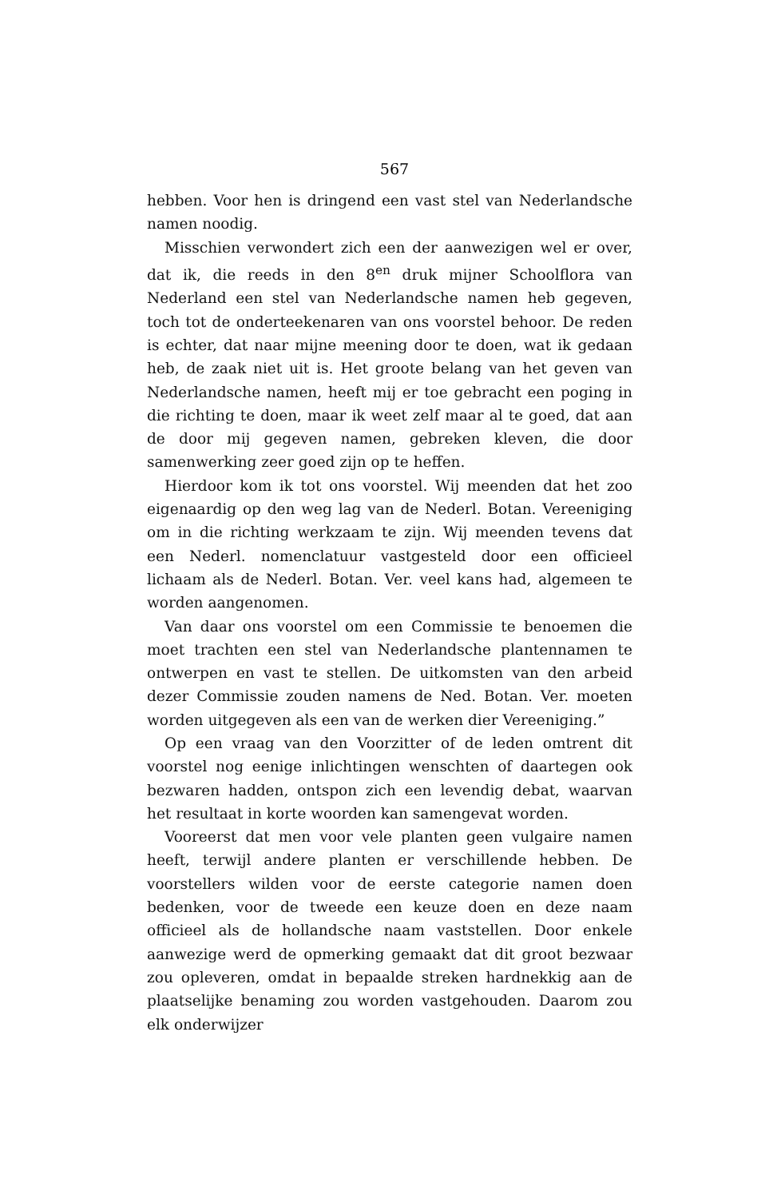567
hebben. Voor hen is dringend een vast stel van Nederlandsche namen noodig.
Misschien verwondert zich een der aanwezigen wel er over, dat ik, die reeds in den 8<sup>en</sup> druk mijner Schoolflora van Nederland een stel van Nederlandsche namen heb gegeven, toch tot de onderteekenaren van ons voorstel behoor. De reden is echter, dat naar mijne meening door te doen, wat ik gedaan heb, de zaak niet uit is. Het groote belang van het geven van Nederlandsche namen, heeft mij er toe gebracht een poging in die richting te doen, maar ik weet zelf maar al te goed, dat aan de door mij gegeven namen, gebreken kleven, die door samenwerking zeer goed zijn op te heffen.
Hierdoor kom ik tot ons voorstel. Wij meenden dat het zoo eigenaardig op den weg lag van de Nederl. Botan. Vereeniging om in die richting werkzaam te zijn. Wij meenden tevens dat een Nederl. nomenclatuur vastgesteld door een officieel lichaam als de Nederl. Botan. Ver. veel kans had, algemeen te worden aangenomen.
Van daar ons voorstel om een Commissie te benoemen die moet trachten een stel van Nederlandsche plantennamen te ontwerpen en vast te stellen. De uitkomsten van den arbeid dezer Commissie zouden namens de Ned. Botan. Ver. moeten worden uitgegeven als een van de werken dier Vereeniging.”
Op een vraag van den Voorzitter of de leden omtrent dit voorstel nog eenige inlichtingen wenschten of daartegen ook bezwaren hadden, ontspon zich een levendig debat, waarvan het resultaat in korte woorden kan samengevat worden.
Vooreerst dat men voor vele planten geen vulgaire namen heeft, terwijl andere planten er verschillende hebben. De voorstellers wilden voor de eerste categorie namen doen bedenken, voor de tweede een keuze doen en deze naam officieel als de hollandsche naam vaststellen. Door enkele aanwezige werd de opmerking gemaakt dat dit groot bezwaar zou opleveren, omdat in bepaalde streken hardnekkig aan de plaatselijke benaming zou worden vastgehouden. Daarom zou elk onderwijzer